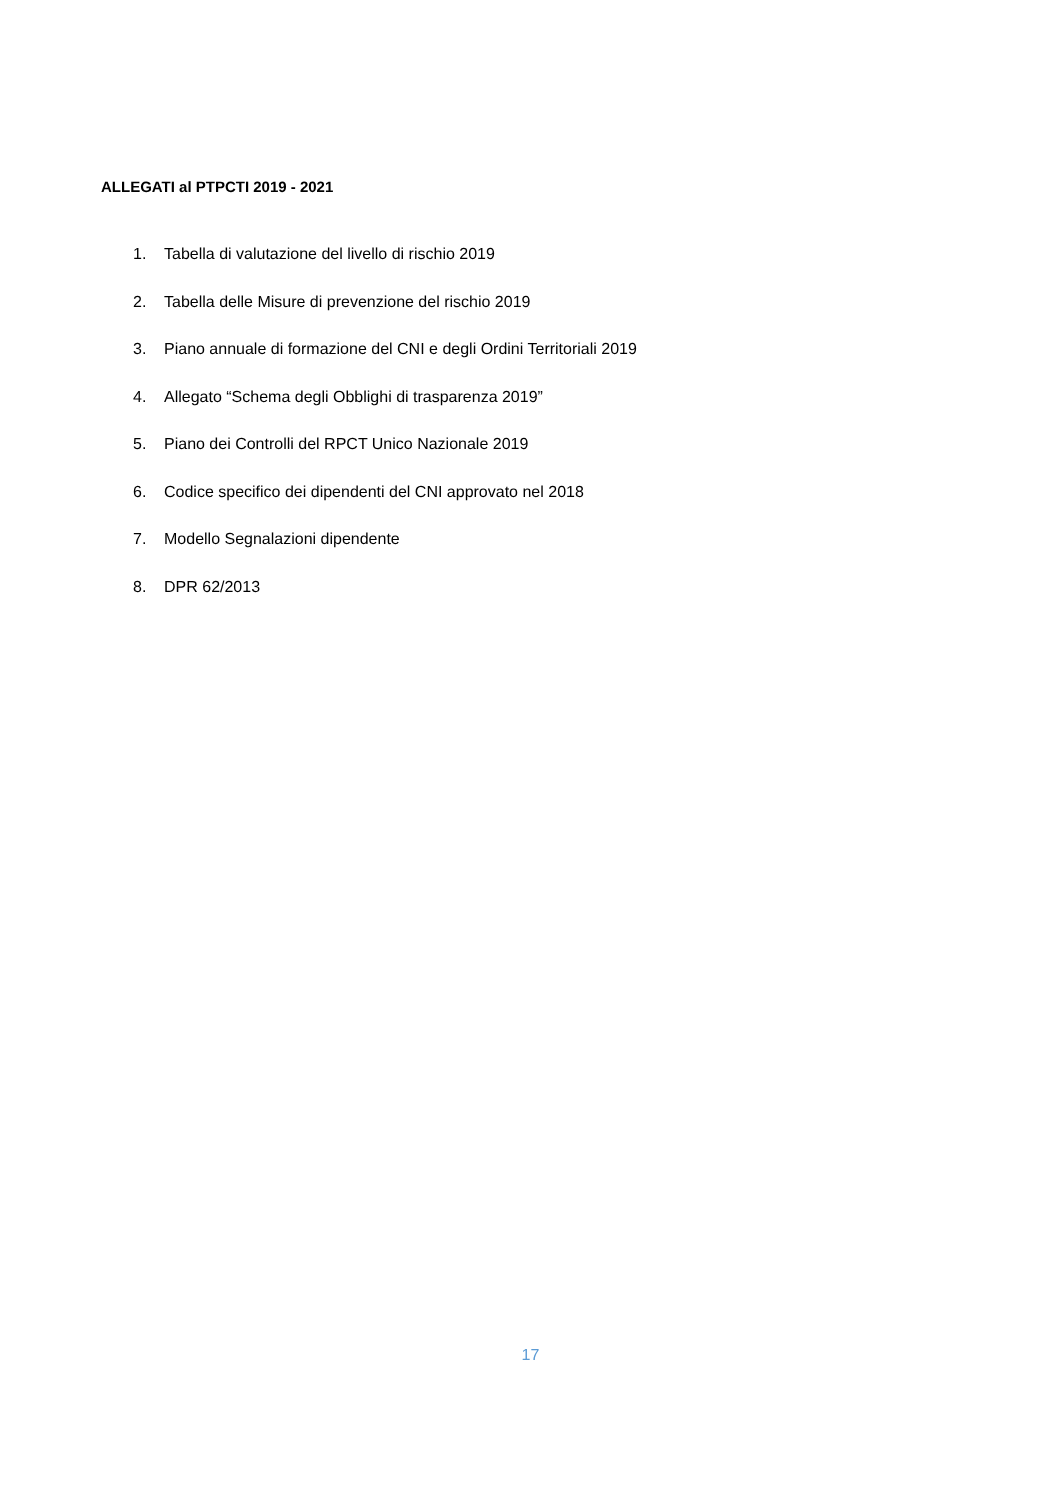ALLEGATI al PTPCTI 2019 - 2021
1. Tabella di valutazione del livello di rischio 2019
2. Tabella delle Misure di prevenzione del rischio 2019
3. Piano annuale di formazione del CNI e degli Ordini Territoriali 2019
4. Allegato “Schema degli Obblighi di trasparenza 2019”
5. Piano dei Controlli del RPCT Unico Nazionale 2019
6. Codice specifico dei dipendenti del CNI approvato nel 2018
7. Modello Segnalazioni dipendente
8. DPR 62/2013
17